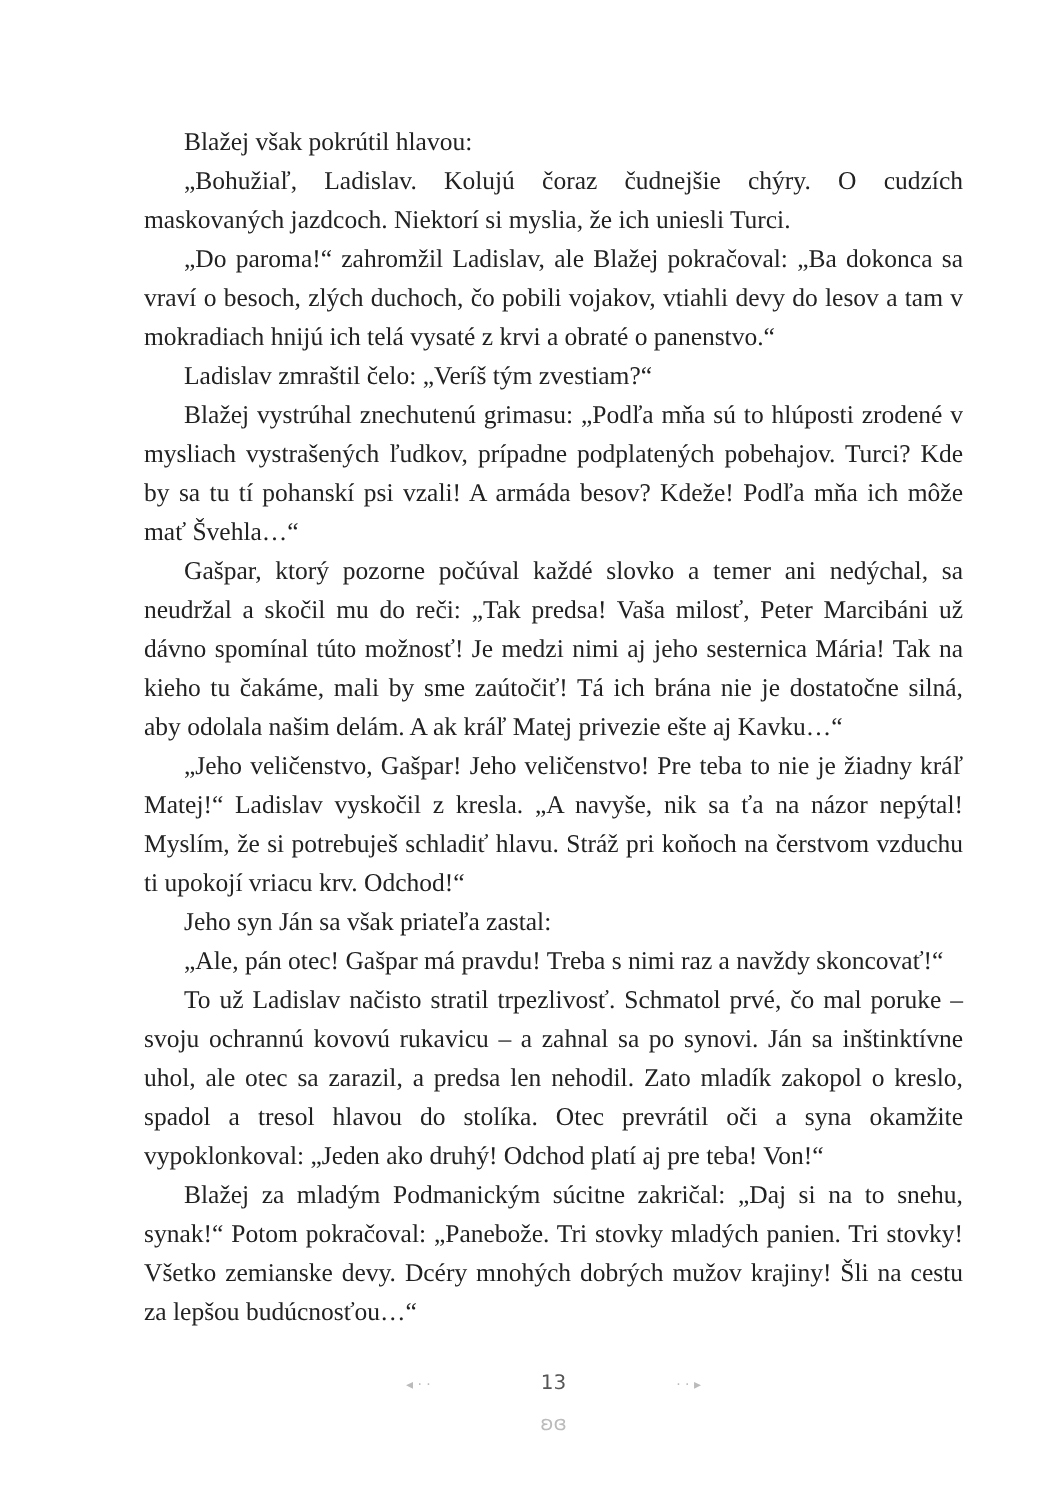Blažej však pokrútil hlavou:
„Bohužiaľ, Ladislav. Kolujú čoraz čudnejšie chýry. O cudzích maskovaných jazdcoch. Niektorí si myslia, že ich uniesli Turci.
„Do paroma!“ zahromžil Ladislav, ale Blažej pokračoval: „Ba dokonca sa vraví o besoch, zlých duchoch, čo pobili vojakov, vtiahli devy do lesov a tam v mokradiach hnijú ich telá vysaté z krvi a obraté o panenstvo.“
Ladislav zmraštil čelo: „Veríš tým zvestiam?“
Blažej vystrúhal znechutenú grimasu: „Podľa mňa sú to hlúposti zrodené v mysliach vystrašených ľudkov, prípadne podplatených pobehajov. Turci? Kde by sa tu tí pohanskí psi vzali! A armáda besov? Kdeže! Podľa mňa ich môže mať Švehla…“
Gašpar, ktorý pozorne počúval každé slovko a temer ani nedýchal, sa neudržal a skočil mu do reči: „Tak predsa! Vaša milosť, Peter Marcibáni už dávno spomínal túto možnosť! Je medzi nimi aj jeho sesternica Mária! Tak na kieho tu čakáme, mali by sme zaútočiť! Tá ich brána nie je dostatočne silná, aby odolala našim delám. A ak kráľ Matej privezie ešte aj Kavku…“
„Jeho veličenstvo, Gašpar! Jeho veličenstvo! Pre teba to nie je žiadny kráľ Matej!“ Ladislav vyskočil z kresla. „A navyše, nik sa ťa na názor nepýtal! Myslím, že si potrebuješ schladiť hlavu. Stráž pri koňoch na čerstvom vzduchu ti upokojí vriacu krv. Odchod!“
Jeho syn Ján sa však priateľa zastal:
„Ale, pán otec! Gašpar má pravdu! Treba s nimi raz a navždy skoncovať!“
To už Ladislav načisto stratil trpezlivosť. Schmatol prvé, čo mal poruke – svoju ochrannú kovovú rukavicu – a zahnal sa po synovi. Ján sa inštinktívne uhol, ale otec sa zarazil, a predsa len nehodil. Zato mladík zakopol o kreslo, spadol a tresol hlavou do stolíka. Otec prevrátil oči a syna okamžite vypoklonkoval: „Jeden ako druhý! Odchod platí aj pre teba! Von!“
Blažej za mladým Podmanickým súcitne zakričal: „Daj si na to snehu, synak!“ Potom pokračoval: „Panebože. Tri stovky mladých panien. Tri stovky! Všetko zemianske devy. Dcéry mnohých dobrých mužov krajiny! Šli na cestu za lepšou budúcnosťou…“
◂ · · 13 · · ▸
ʚɞ